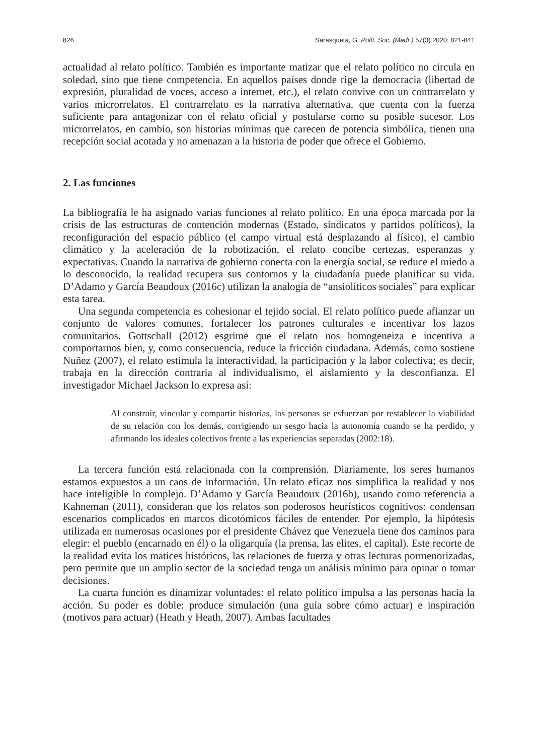826 Sarasqueta, G. Polít. Soc. (Madr.) 57(3) 2020: 821-841
actualidad al relato político. También es importante matizar que el relato político no circula en soledad, sino que tiene competencia. En aquellos países donde rige la democracia (libertad de expresión, pluralidad de voces, acceso a internet, etc.), el relato convive con un contrarrelato y varios microrrelatos. El contrarrelato es la narrativa alternativa, que cuenta con la fuerza suficiente para antagonizar con el relato oficial y postularse como su posible sucesor. Los microrrelatos, en cambio, son historias mínimas que carecen de potencia simbólica, tienen una recepción social acotada y no amenazan a la historia de poder que ofrece el Gobierno.
2. Las funciones
La bibliografía le ha asignado varias funciones al relato político. En una época marcada por la crisis de las estructuras de contención modernas (Estado, sindicatos y partidos políticos), la reconfiguración del espacio público (el campo virtual está desplazando al físico), el cambio climático y la aceleración de la robotización, el relato concibe certezas, esperanzas y expectativas. Cuando la narrativa de gobierno conecta con la energía social, se reduce el miedo a lo desconocido, la realidad recupera sus contornos y la ciudadanía puede planificar su vida. D’Adamo y García Beaudoux (2016c) utilizan la analogía de “ansiolíticos sociales” para explicar esta tarea.
Una segunda competencia es cohesionar el tejido social. El relato político puede afianzar un conjunto de valores comunes, fortalecer los patrones culturales e incentivar los lazos comunitarios. Gottschall (2012) esgrime que el relato nos homogeneiza e incentiva a comportarnos bien, y, como consecuencia, reduce la fricción ciudadana. Además, como sostiene Nuñez (2007), el relato estimula la interactividad, la participación y la labor colectiva; es decir, trabaja en la dirección contraria al individualismo, el aislamiento y la desconfianza. El investigador Michael Jackson lo expresa así:
Al construir, vincular y compartir historias, las personas se esfuerzan por restablecer la viabilidad de su relación con los demás, corrigiendo un sesgo hacia la autonomía cuando se ha perdido, y afirmando los ideales colectivos frente a las experiencias separadas (2002:18).
La tercera función está relacionada con la comprensión. Diariamente, los seres humanos estamos expuestos a un caos de información. Un relato eficaz nos simplifica la realidad y nos hace inteligible lo complejo. D’Adamo y García Beaudoux (2016b), usando como referencia a Kahneman (2011), consideran que los relatos son poderosos heurísticos cognitivos: condensan escenarios complicados en marcos dicotómicos fáciles de entender. Por ejemplo, la hipótesis utilizada en numerosas ocasiones por el presidente Chávez que Venezuela tiene dos caminos para elegir: el pueblo (encarnado en él) o la oligarquía (la prensa, las elites, el capital). Este recorte de la realidad evita los matices históricos, las relaciones de fuerza y otras lecturas pormenorizadas, pero permite que un amplio sector de la sociedad tenga un análisis mínimo para opinar o tomar decisiones.
La cuarta función es dinamizar voluntades: el relato político impulsa a las personas hacia la acción. Su poder es doble: produce simulación (una guía sobre cómo actuar) e inspiración (motivos para actuar) (Heath y Heath, 2007). Ambas facultades